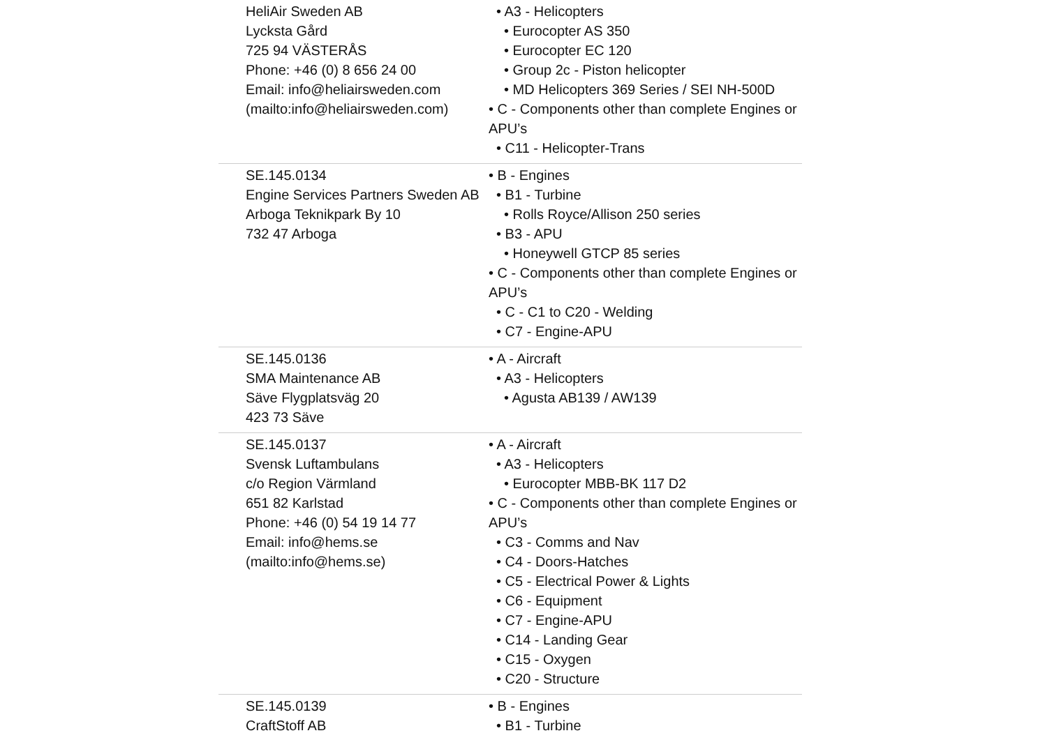| HeliAir Sweden AB Lycksta Gård 725 94 VÄSTERÅS Phone: +46 (0) 8 656 24 00 Email: info@heliairsweden.com (mailto:info@heliairsweden.com) | • A3 - Helicopters • Eurocopter AS 350 • Eurocopter EC 120 • Group 2c - Piston helicopter • MD Helicopters 369 Series / SEI NH-500D • C - Components other than complete Engines or APU’s • C11 - Helicopter-Trans |
| SE.145.0134 Engine Services Partners Sweden AB Arboga Teknikpark By 10 732 47 Arboga | • B - Engines • B1 - Turbine • Rolls Royce/Allison 250 series • B3 - APU • Honeywell GTCP 85 series • C - Components other than complete Engines or APU’s • C - C1 to C20 - Welding • C7 - Engine-APU |
| SE.145.0136 SMA Maintenance AB Säve Flygplatsväg 20 423 73 Säve | • A - Aircraft • A3 - Helicopters • Agusta AB139 / AW139 |
| SE.145.0137 Svensk Luftambulans c/o Region Värmland 651 82 Karlstad Phone: +46 (0) 54 19 14 77 Email: info@hems.se (mailto:info@hems.se) | • A - Aircraft • A3 - Helicopters • Eurocopter MBB-BK 117 D2 • C - Components other than complete Engines or APU’s • C3 - Comms and Nav • C4 - Doors-Hatches • C5 - Electrical Power & Lights • C6 - Equipment • C7 - Engine-APU • C14 - Landing Gear • C15 - Oxygen • C20 - Structure |
| SE.145.0139 CraftStoff AB | • B - Engines • B1 - Turbine |